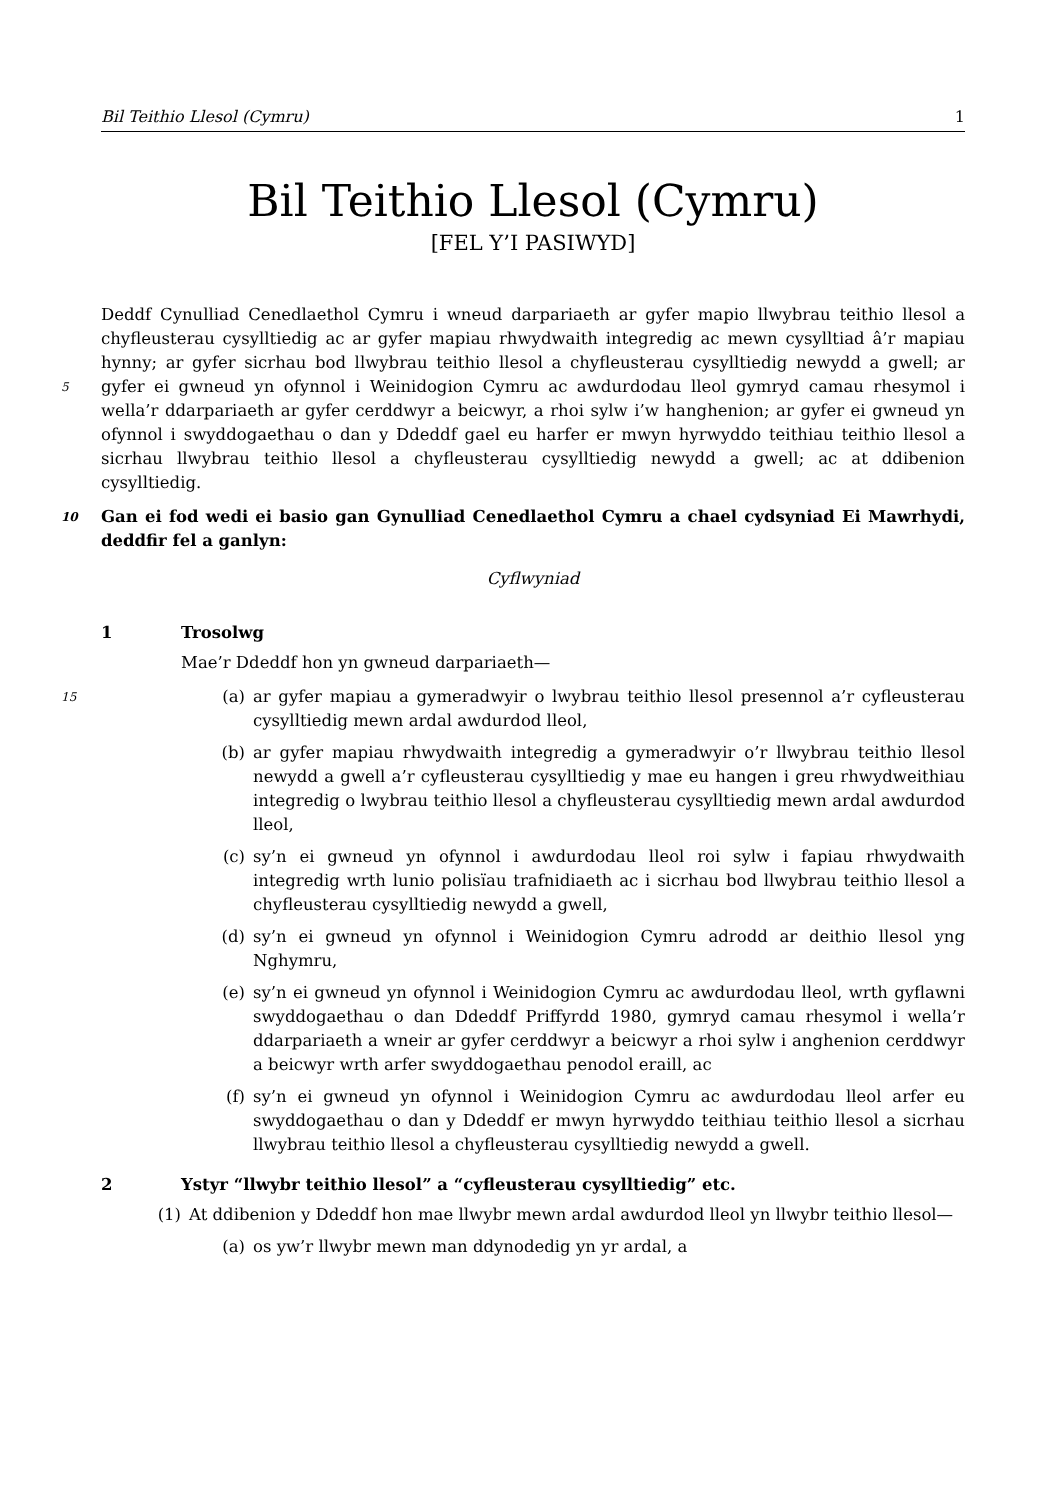Bil Teithio Llesol (Cymru) 1
Bil Teithio Llesol (Cymru)
[FEL Y’I PASIWYD]
Deddf Cynulliad Cenedlaethol Cymru i wneud darpariaeth ar gyfer mapio llwybrau teithio llesol a chyfleusterau cysylltiedig ac ar gyfer mapiau rhwydwaith integredig ac mewn cysylltiad â’r mapiau hynny; ar gyfer sicrhau bod llwybrau teithio llesol a chyfleusterau cysylltiedig newydd a gwell; ar gyfer ei gwneud yn ofynnol i Weinidogion Cymru ac awdurdodau lleol gymryd camau 5 rhesymol i wella’r ddarpariaeth ar gyfer cerddwyr a beicwyr, a rhoi sylw i’w hanghenion; ar gyfer ei gwneud yn ofynnol i swyddogaethau o dan y Ddeddf gael eu harfer er mwyn hyrwyddo teithiau teithio llesol a sicrhau llwybrau teithio llesol a chyfleusterau cysylltiedig newydd a gwell; ac at ddibenion cysylltiedig.
Gan ei fod wedi ei basio gan Gynulliad Cenedlaethol Cymru a chael cydsyniad Ei Mawrhydi, 10 deddfir fel a ganlyn:
Cyflwyniad
1 Trosolwg
Mae’r Ddeddf hon yn gwneud darpariaeth—
(a) ar gyfer mapiau a gymeradwyir o lwybrau teithio llesol presennol a’r cyfleusterau 15 cysylltiedig mewn ardal awdurdod lleol,
(b) ar gyfer mapiau rhwydwaith integredig a gymeradwyir o’r llwybrau teithio llesol newydd a gwell a’r cyfleusterau cysylltiedig y mae eu hangen i greu rhwydweithiau integredig o lwybrau teithio llesol a chyfleusterau cysylltiedig mewn ardal awdurdod lleol,
(c) sy’n ei gwneud yn ofynnol i awdurdodau lleol roi sylw i fapiau rhwydwaith integredig wrth lunio polisïau trafnidiaeth ac i sicrhau bod llwybrau teithio llesol a chyfleusterau cysylltiedig newydd a gwell,
(d) sy’n ei gwneud yn ofynnol i Weinidogion Cymru adrodd ar deithio llesol yng Nghymru,
(e) sy’n ei gwneud yn ofynnol i Weinidogion Cymru ac awdurdodau lleol, wrth gyflawni swyddogaethau o dan Ddeddf Priffyrdd 1980, gymryd camau rhesymol i wella’r ddarpariaeth a wneir ar gyfer cerddwyr a beicwyr a rhoi sylw i anghenion cerddwyr a beicwyr wrth arfer swyddogaethau penodol eraill, ac
(f) sy’n ei gwneud yn ofynnol i Weinidogion Cymru ac awdurdodau lleol arfer eu swyddogaethau o dan y Ddeddf er mwyn hyrwyddo teithiau teithio llesol a sicrhau llwybrau teithio llesol a chyfleusterau cysylltiedig newydd a gwell.
2 Ystyr “llwybr teithio llesol” a “cyfleusterau cysylltiedig” etc.
(1) At ddibenion y Ddeddf hon mae llwybr mewn ardal awdurdod lleol yn llwybr teithio llesol—
(a) os yw’r llwybr mewn man ddynodedig yn yr ardal, a